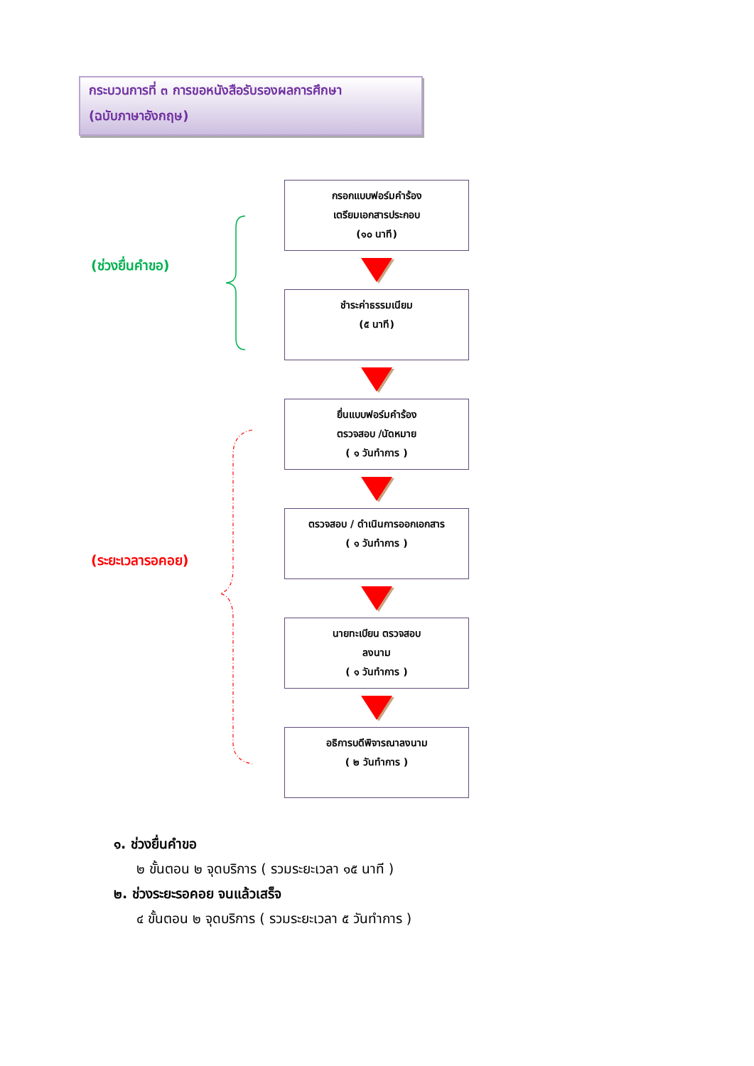กระบวนการที่ ๓ การขอหนังสือรับรองผลการศึกษา
(ฉบับภาษาอังกฤษ)
(ช่วงยื่นคำขอ)
(ระยะเวลารอคอย)
กรอกแบบฟอร์มคำร้อง
เตรียมเอกสารประกอบ
(๑๐ นาที)
ชำระค่าธรรมเนียม
(๕ นาที)
ยื่นแบบฟอร์มคำร้อง
ตรวจสอบ /นัดหมาย
( ๑ วันทำการ )
ตรวจสอบ / ดำเนินการออกเอกสาร
( ๑ วันทำการ )
นายทะเบียน ตรวจสอบ
ลงนาม
( ๑ วันทำการ )
อธิการบดีพิจารณาลงนาม
( ๒ วันทำการ )
๑. ช่วงยื่นคำขอ
๒ ขั้นตอน ๒ จุดบริการ ( รวมระยะเวลา ๑๕ นาที )
๒. ช่วงระยะรอคอย จนแล้วเสร็จ
๔ ขั้นตอน ๒ จุดบริการ ( รวมระยะเวลา ๕ วันทำการ )